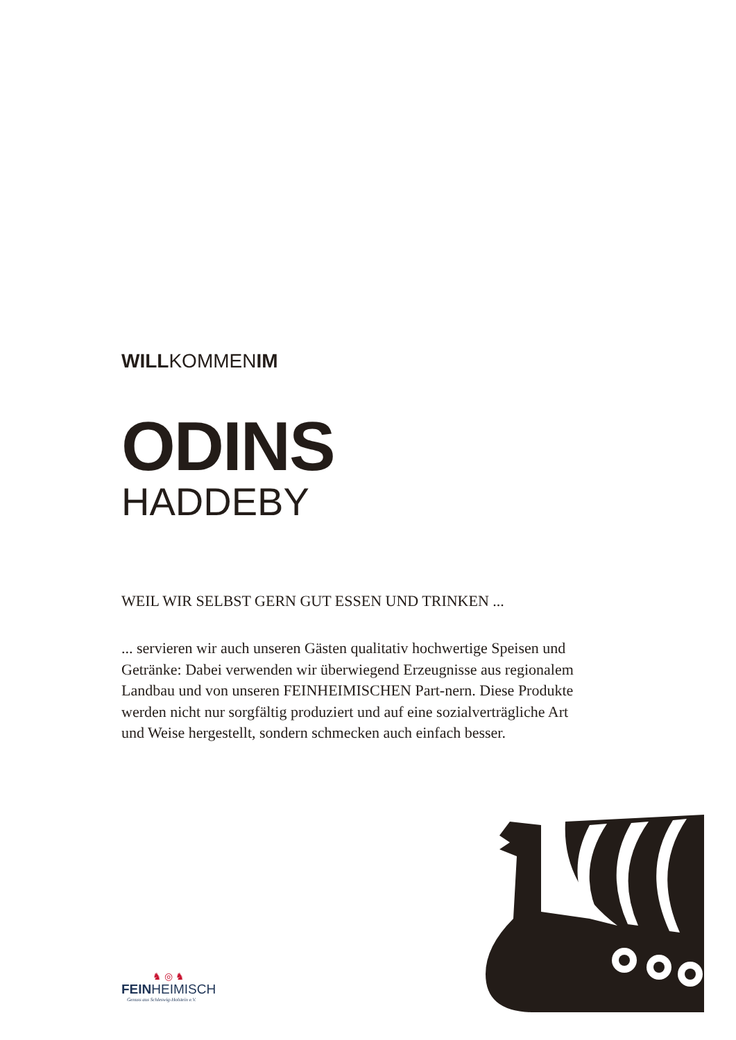WILLKOMMENIM
ODINS
HADDEBY
WEIL WIR SELBST GERN GUT ESSEN UND TRINKEN ...
... servieren wir auch unseren Gästen qualitativ hochwertige Speisen und Getränke: Dabei verwenden wir überwiegend Erzeugnisse aus regionalem Landbau und von unseren FEINHEIMISCHEN Part-nern. Diese Produkte werden nicht nur sorgfältig produziert und auf eine sozialverträgliche Art und Weise hergestellt, sondern schmecken auch einfach besser.
♞ ◎ ♞
FEINHEIMISCH
Genuss aus Schleswig-Holstein e.V.